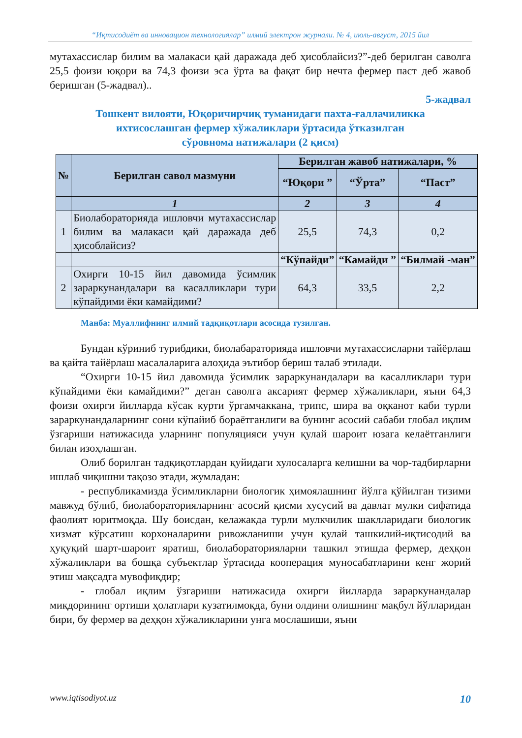“Иқтисодиёт ва инновацион технологиялар” илмий электрон журнали. № 4, июль-август, 2015 йил
мутахассислар билим ва малакаси қай даражада деб ҳисоблайсиз?”-деб берилган саволга 25,5 фоизи юқори ва 74,3 фоизи эса ўрта ва фақат бир нечта фермер паст деб жавоб беришган (5-жадвал)..
5-жадвал
Тошкент вилояти, Юқоричирчиқ туманидаги пахта-ғаллачиликка
ихтисослашган фермер хўжаликлари ўртасида ўтказилган
сўровнома натижалари (2 қисм)
| № | Берилган савол мазмуни | Берилган жавоб натижалари, % | | |
| --- | --- | --- | --- | --- |
| | | “Юқори ” | “Ўрта” | “Паст” |
| | 1 | 2 | 3 | 4 |
| 1 | Биолабораторияда ишловчи мутахассислар билим ва малакаси қай даражада деб ҳисоблайсиз? | 25,5 | 74,3 | 0,2 |
| | | “Кўпайди” | “Камайди ” | “Билмай -ман” |
| 2 | Охирги 10-15 йил давомида ўсимлик зараркунандалари ва касалликлари тури кўпайдими ёки камайдими? | 64,3 | 33,5 | 2,2 |
Манба: Муаллифнинг илмий тадқиқотлари асосида тузилган.
Бундан кўриниб турибдики, биолабараторияда ишловчи мутахассисларни тайёрлаш ва қайта тайёрлаш масалаларига алоҳида эътибор бериш талаб этилади.
“Охирги 10-15 йил давомида ўсимлик зараркунандалари ва касалликлари тури кўпайдими ёки камайдими?” деган саволга аксарият фермер хўжаликлари, яъни 64,3 фоизи охирги йилларда кўсак курти ўргамчаккана, трипс, шира ва оқканот каби турли зараркунандаларнинг сони кўпайиб бораётганлиги ва бунинг асосий сабаби глобал иқлим ўзгариши натижасида уларнинг популяцияси учун қулай шароит юзага келаётганлиги билан изоҳлашган.
Олиб борилган тадқиқотлардан қуйидаги хулосаларга келишни ва чор-тадбирларни ишлаб чиқишни тақозо этади, жумладан:
- республикамизда ўсимликларни биологик ҳимоялашнинг йўлга қўйилган тизими мавжуд бўлиб, биолабораторияларнинг асосий қисми хусусий ва давлат мулки сифатида фаолият юритмоқда. Шу боисдан, келажакда турли мулкчилик шаклларидаги биологик хизмат кўрсатиш корхоналарини ривожланиши учун қулай ташкилий-иқтисодий ва ҳуқуқий шарт-шароит яратиш, биолабораторияларни ташкил этишда фермер, деҳқон хўжаликлари ва бошқа субъектлар ўртасида кооперация муносабатларини кенг жорий этиш мақсадга мувофиқдир;
- глобал иқлим ўзгариши натижасида охирги йилларда зараркунандалар миқдорининг ортиши ҳолатлари кузатилмоқда, буни олдини олишнинг мақбул йўлларидан бири, бу фермер ва деҳқон хўжаликларини унга мослашиши, яъни
www.iqtisodiyot.uz 10